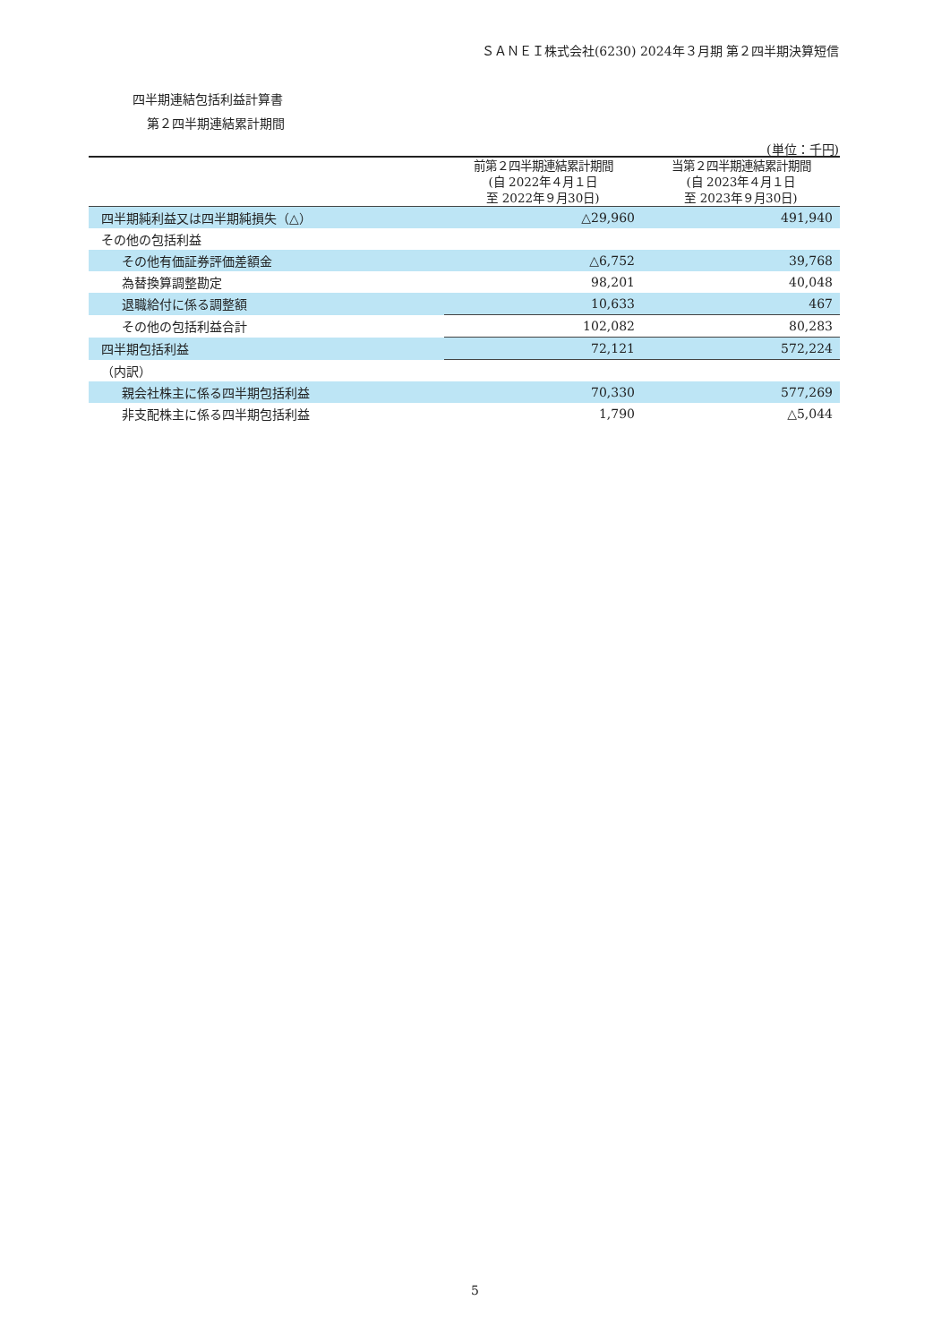ＳＡＮＥＩ株式会社(6230) 2024年３月期 第２四半期決算短信
四半期連結包括利益計算書
第２四半期連結累計期間
(単位：千円)
| | 前第２四半期連結累計期間 (自 2022年４月１日 至 2022年９月30日) | 当第２四半期連結累計期間 (自 2023年４月１日 至 2023年９月30日) |
| --- | --- | --- |
| 四半期純利益又は四半期純損失（△） | △29,960 | 491,940 |
| その他の包括利益 | | |
| その他有価証券評価差額金 | △6,752 | 39,768 |
| 為替換算調整勘定 | 98,201 | 40,048 |
| 退職給付に係る調整額 | 10,633 | 467 |
| その他の包括利益合計 | 102,082 | 80,283 |
| 四半期包括利益 | 72,121 | 572,224 |
| （内訳） | | |
| 親会社株主に係る四半期包括利益 | 70,330 | 577,269 |
| 非支配株主に係る四半期包括利益 | 1,790 | △5,044 |
5